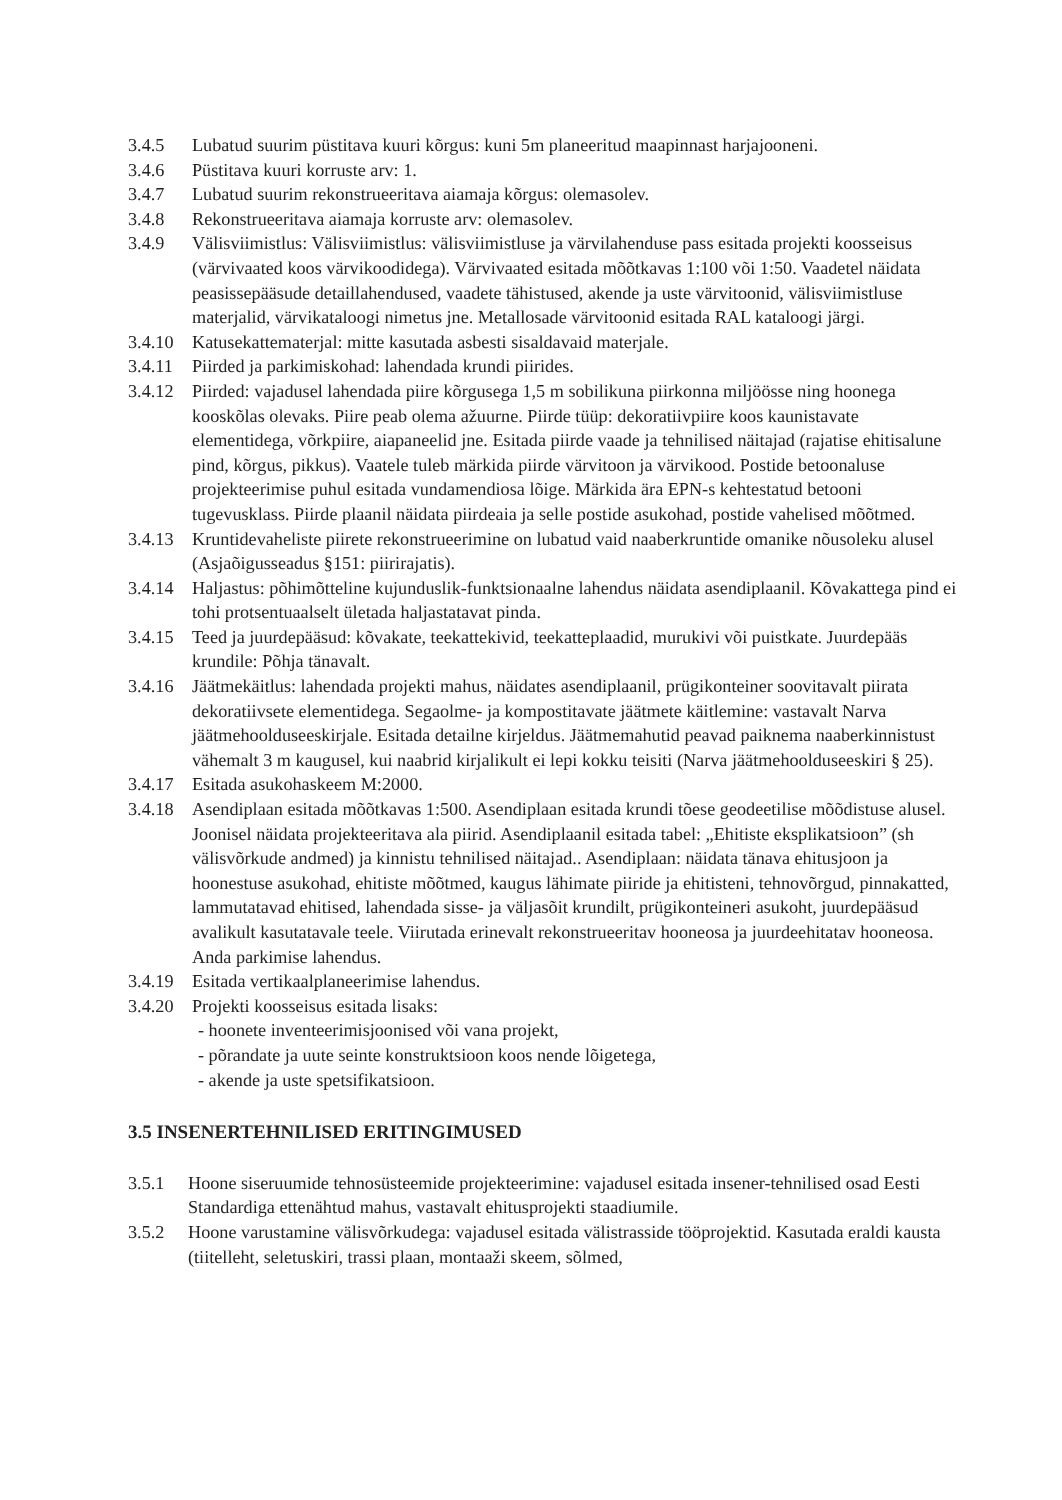3.4.5 Lubatud suurim püstitava kuuri kõrgus: kuni 5m planeeritud maapinnast harjajooneni.
3.4.6 Püstitava kuuri korruste arv: 1.
3.4.7 Lubatud suurim rekonstrueeritava aiamaja kõrgus: olemasolev.
3.4.8 Rekonstrueeritava aiamaja korruste arv: olemasolev.
3.4.9 Välisviimistlus: Välisviimistlus: välisviimistluse ja värvilahenduse pass esitada projekti koosseisus (värvivaated koos värvikoodidega). Värvivaated esitada mõõtkavas 1:100 või 1:50. Vaadetel näidata peasissepääsude detaillahendused, vaadete tähistused, akende ja uste värvitoonid, välisviimistluse materjalid, värvikataloogi nimetus jne. Metallosade värvitoonid esitada RAL kataloogi järgi.
3.4.10 Katusekattematerjal: mitte kasutada asbesti sisaldavaid materjale.
3.4.11 Piirded ja parkimiskohad: lahendada krundi piirides.
3.4.12 Piirded: vajadusel lahendada piire kõrgusega 1,5 m sobilikuna piirkonna miljöösse ning hoonega kooskõlas olevaks. Piire peab olema ažuurne. Piirde tüüp: dekoratiivpiire koos kaunistavate elementidega, võrkpiire, aiapaneelid jne. Esitada piirde vaade ja tehnilised näitajad (rajatise ehitisalune pind, kõrgus, pikkus). Vaatele tuleb märkida piirde värvitoon ja värvikood. Postide betoonaluse projekteerimise puhul esitada vundamendiosa lõige. Märkida ära EPN-s kehtestatud betooni tugevusklass. Piirde plaanil näidata piirdeaia ja selle postide asukohad, postide vahelised mõõtmed.
3.4.13 Kruntidevaheliste piirete rekonstrueerimine on lubatud vaid naaberkruntide omanike nõusoleku alusel (Asjaõigusseadus §151: piirirajatis).
3.4.14 Haljastus: põhimõtteline kujunduslik-funktsionaalne lahendus näidata asendiplaanil. Kõvakattega pind ei tohi protsentuaalselt ületada haljastatavat pinda.
3.4.15 Teed ja juurdepääsud: kõvakate, teekattekivid, teekatteplaadid, murukivi või puistkate. Juurdepääs krundile: Põhja tänavalt.
3.4.16 Jäätmekäitlus: lahendada projekti mahus, näidates asendiplaanil, prügikonteiner soovitavalt piirata dekoratiivsete elementidega. Segaolme- ja kompostitavate jäätmete käitlemine: vastavalt Narva jäätmehoolduseeskirjale. Esitada detailne kirjeldus. Jäätmemahutid peavad paiknema naaberkinnistust vähemalt 3 m kaugusel, kui naabrid kirjalikult ei lepi kokku teisiti (Narva jäätmehoolduseeskiri § 25).
3.4.17 Esitada asukohaskeem M:2000.
3.4.18 Asendiplaan esitada mõõtkavas 1:500. Asendiplaan esitada krundi tõese geodeetilise mõõdistuse alusel. Joonisel näidata projekteeritava ala piirid. Asendiplaanil esitada tabel: „Ehitiste eksplikatsioon” (sh välisvõrkude andmed) ja kinnistu tehnilised näitajad.. Asendiplaan: näidata tänava ehitusjoon ja hoonestuse asukohad, ehitiste mõõtmed, kaugus lähimate piiride ja ehitisteni, tehnovõrgud, pinnakatted, lammutatavad ehitised, lahendada sisse- ja väljasõit krundilt, prügikonteineri asukoht, juurdepääsud avalikult kasutatavale teele. Viirutada erinevalt rekonstrueeritav hooneosa ja juurdeehitatav hooneosa. Anda parkimise lahendus.
3.4.19 Esitada vertikaalplaneerimise lahendus.
3.4.20 Projekti koosseisus esitada lisaks:
- hoonete inventeerimisjoonised või vana projekt,
- põrandate ja uute seinte konstruktsioon koos nende lõigetega,
- akende ja uste spetsifikatsioon.
3.5 INSENERTEHNILISED ERITINGIMUSED
3.5.1 Hoone siseruumide tehnosüsteemide projekteerimine: vajadusel esitada insener-tehnilised osad Eesti Standardiga ettenähtud mahus, vastavalt ehitusprojekti staadiumile.
3.5.2 Hoone varustamine välisvõrkudega: vajadusel esitada välistrasside tööprojektid. Kasutada eraldi kausta (tiitelleht, seletuskiri, trassi plaan, montaaži skeem, sõlmed,